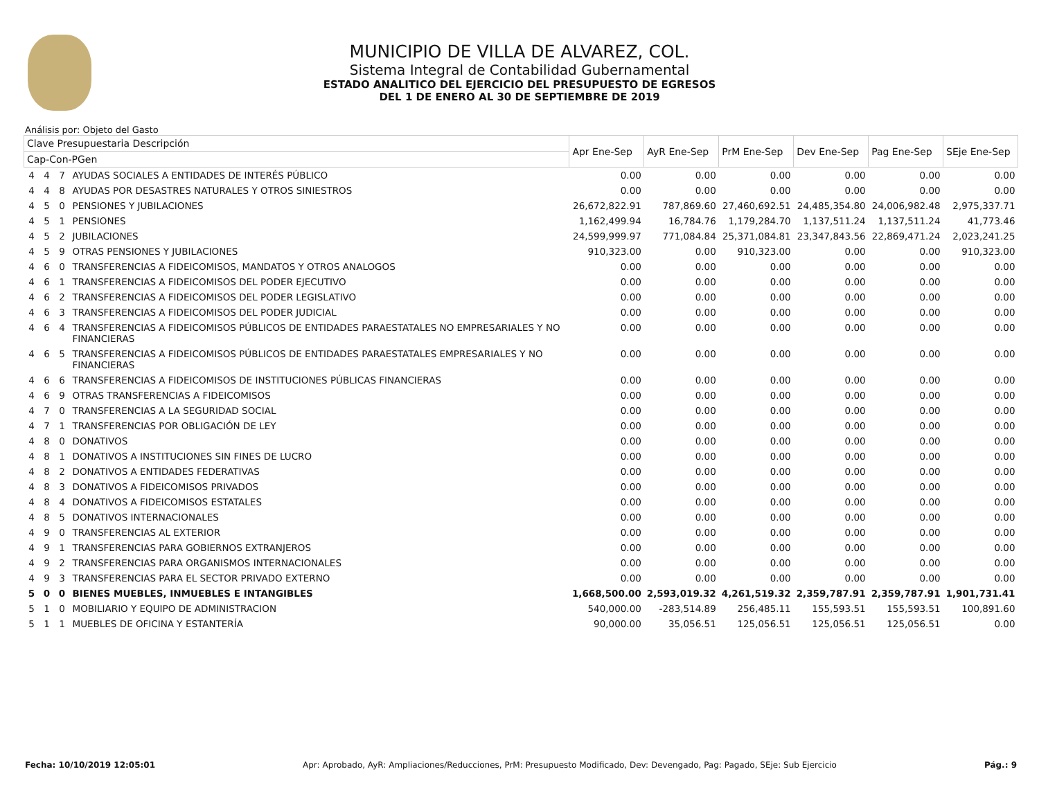MUNICIPIO DE VILLA DE ALVAREZ, COL.
Sistema Integral de Contabilidad Gubernamental
ESTADO ANALITICO DEL EJERCICIO DEL PRESUPUESTO DE EGRESOS
DEL 1 DE ENERO AL 30 DE SEPTIEMBRE DE 2019
Análisis por: Objeto del Gasto
| Clave Presupuestaria Descripción | | | | Apr Ene-Sep | AyR Ene-Sep | PrM Ene-Sep | Dev Ene-Sep | Pag Ene-Sep | SEje Ene-Sep |
| --- | --- | --- | --- | --- | --- | --- | --- | --- | --- |
| Cap-Con-PGen | | | | | | | | | |
| 4 | 4 | 7 | AYUDAS SOCIALES A ENTIDADES DE INTERÉS PÚBLICO | 0.00 | 0.00 | 0.00 | 0.00 | 0.00 | 0.00 |
| 4 | 4 | 8 | AYUDAS POR DESASTRES NATURALES Y OTROS SINIESTROS | 0.00 | 0.00 | 0.00 | 0.00 | 0.00 | 0.00 |
| 4 | 5 | 0 | PENSIONES Y JUBILACIONES | 26,672,822.91 | 787,869.60 | 27,460,692.51 | 24,485,354.80 | 24,006,982.48 | 2,975,337.71 |
| 4 | 5 | 1 | PENSIONES | 1,162,499.94 | 16,784.76 | 1,179,284.70 | 1,137,511.24 | 1,137,511.24 | 41,773.46 |
| 4 | 5 | 2 | JUBILACIONES | 24,599,999.97 | 771,084.84 | 25,371,084.81 | 23,347,843.56 | 22,869,471.24 | 2,023,241.25 |
| 4 | 5 | 9 | OTRAS PENSIONES Y JUBILACIONES | 910,323.00 | 0.00 | 910,323.00 | 0.00 | 0.00 | 910,323.00 |
| 4 | 6 | 0 | TRANSFERENCIAS A FIDEICOMISOS, MANDATOS Y OTROS ANALOGOS | 0.00 | 0.00 | 0.00 | 0.00 | 0.00 | 0.00 |
| 4 | 6 | 1 | TRANSFERENCIAS A FIDEICOMISOS DEL PODER EJECUTIVO | 0.00 | 0.00 | 0.00 | 0.00 | 0.00 | 0.00 |
| 4 | 6 | 2 | TRANSFERENCIAS A FIDEICOMISOS DEL PODER LEGISLATIVO | 0.00 | 0.00 | 0.00 | 0.00 | 0.00 | 0.00 |
| 4 | 6 | 3 | TRANSFERENCIAS A FIDEICOMISOS DEL PODER JUDICIAL | 0.00 | 0.00 | 0.00 | 0.00 | 0.00 | 0.00 |
| 4 | 6 | 4 | TRANSFERENCIAS A FIDEICOMISOS PÚBLICOS DE ENTIDADES PARAESTATALES NO EMPRESARIALES Y NO FINANCIERAS | 0.00 | 0.00 | 0.00 | 0.00 | 0.00 | 0.00 |
| 4 | 6 | 5 | TRANSFERENCIAS A FIDEICOMISOS PÚBLICOS DE ENTIDADES PARAESTATALES EMPRESARIALES Y NO FINANCIERAS | 0.00 | 0.00 | 0.00 | 0.00 | 0.00 | 0.00 |
| 4 | 6 | 6 | TRANSFERENCIAS A FIDEICOMISOS DE INSTITUCIONES PÚBLICAS FINANCIERAS | 0.00 | 0.00 | 0.00 | 0.00 | 0.00 | 0.00 |
| 4 | 6 | 9 | OTRAS TRANSFERENCIAS A FIDEICOMISOS | 0.00 | 0.00 | 0.00 | 0.00 | 0.00 | 0.00 |
| 4 | 7 | 0 | TRANSFERENCIAS A LA SEGURIDAD SOCIAL | 0.00 | 0.00 | 0.00 | 0.00 | 0.00 | 0.00 |
| 4 | 7 | 1 | TRANSFERENCIAS POR OBLIGACIÓN DE LEY | 0.00 | 0.00 | 0.00 | 0.00 | 0.00 | 0.00 |
| 4 | 8 | 0 | DONATIVOS | 0.00 | 0.00 | 0.00 | 0.00 | 0.00 | 0.00 |
| 4 | 8 | 1 | DONATIVOS A INSTITUCIONES SIN FINES DE LUCRO | 0.00 | 0.00 | 0.00 | 0.00 | 0.00 | 0.00 |
| 4 | 8 | 2 | DONATIVOS A ENTIDADES FEDERATIVAS | 0.00 | 0.00 | 0.00 | 0.00 | 0.00 | 0.00 |
| 4 | 8 | 3 | DONATIVOS A FIDEICOMISOS PRIVADOS | 0.00 | 0.00 | 0.00 | 0.00 | 0.00 | 0.00 |
| 4 | 8 | 4 | DONATIVOS A FIDEICOMISOS ESTATALES | 0.00 | 0.00 | 0.00 | 0.00 | 0.00 | 0.00 |
| 4 | 8 | 5 | DONATIVOS INTERNACIONALES | 0.00 | 0.00 | 0.00 | 0.00 | 0.00 | 0.00 |
| 4 | 9 | 0 | TRANSFERENCIAS AL EXTERIOR | 0.00 | 0.00 | 0.00 | 0.00 | 0.00 | 0.00 |
| 4 | 9 | 1 | TRANSFERENCIAS PARA GOBIERNOS EXTRANJEROS | 0.00 | 0.00 | 0.00 | 0.00 | 0.00 | 0.00 |
| 4 | 9 | 2 | TRANSFERENCIAS PARA ORGANISMOS INTERNACIONALES | 0.00 | 0.00 | 0.00 | 0.00 | 0.00 | 0.00 |
| 4 | 9 | 3 | TRANSFERENCIAS PARA EL SECTOR PRIVADO EXTERNO | 0.00 | 0.00 | 0.00 | 0.00 | 0.00 | 0.00 |
| 5 | 0 | 0 | BIENES MUEBLES, INMUEBLES E INTANGIBLES | 1,668,500.00 | 2,593,019.32 | 4,261,519.32 | 2,359,787.91 | 2,359,787.91 | 1,901,731.41 |
| 5 | 1 | 0 | MOBILIARIO Y EQUIPO DE ADMINISTRACION | 540,000.00 | -283,514.89 | 256,485.11 | 155,593.51 | 155,593.51 | 100,891.60 |
| 5 | 1 | 1 | MUEBLES DE OFICINA Y ESTANTERÍA | 90,000.00 | 35,056.51 | 125,056.51 | 125,056.51 | 125,056.51 | 0.00 |
Fecha: 10/10/2019 12:05:01 Apr: Aprobado, AyR: Ampliaciones/Reducciones, PrM: Presupuesto Modificado, Dev: Devengado, Pag: Pagado, SEje: Sub Ejercicio Pág.: 9